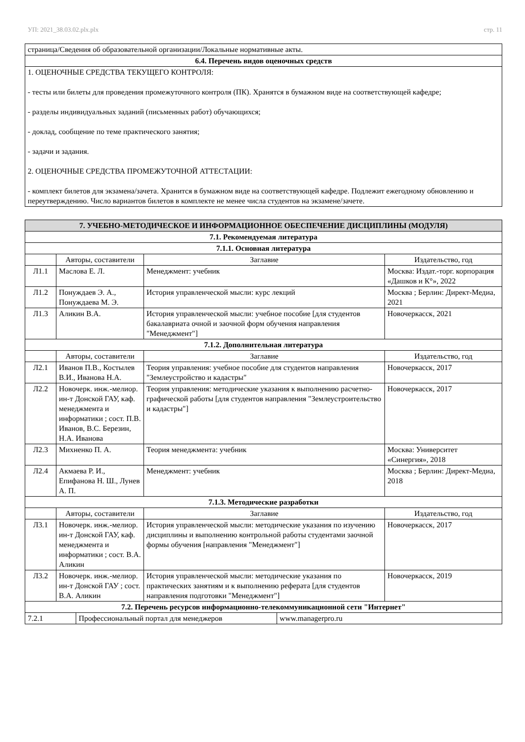УП: 2021_38.03.02.plx.plx стр. 11
| страница/Сведения об образовательной организации/Локальные нормативные акты. |
| 6.4. Перечень видов оценочных средств |
| 1. ОЦЕНОЧНЫЕ СРЕДСТВА ТЕКУЩЕГО КОНТРОЛЯ: - тесты или билеты для проведения промежуточного контроля (ПК). Хранятся в бумажном виде на соответствующей кафедре; - разделы индивидуальных заданий (письменных работ) обучающихся; - доклад, сообщение по теме практического занятия; - задачи и задания. 2. ОЦЕНОЧНЫЕ СРЕДСТВА ПРОМЕЖУТОЧНОЙ АТТЕСТАЦИИ: - комплект билетов для экзамена/зачета. Хранится в бумажном виде на соответствующей кафедре. Подлежит ежегодному обновлению и переутверждению. Число вариантов билетов в комплекте не менее числа студентов на экзамене/зачете. |
| 7. УЧЕБНО-МЕТОДИЧЕСКОЕ И ИНФОРМАЦИОННОЕ ОБЕСПЕЧЕНИЕ ДИСЦИПЛИНЫ (МОДУЛЯ) | | | |
| --- | --- | --- | --- |
| 7.1. Рекомендуемая литература | | | |
| 7.1.1. Основная литература | | | |
| | Авторы, составители | Заглавие | Издательство, год |
| Л1.1 | Маслова Е. Л. | Менеджмент: учебник | Москва: Издат.-торг. корпорация «Дашков и К°», 2022 |
| Л1.2 | Понуждаев Э. А., Понуждаева М. Э. | История управленческой мысли: курс лекций | Москва ; Берлин: Директ-Медиа, 2021 |
| Л1.3 | Аликин В.А. | История управленческой мысли: учебное пособие [для студентов бакалавриата очной и заочной форм обучения направления "Менеджмент"] | Новочеркасск, 2021 |
| 7.1.2. Дополнительная литература | | | |
| | Авторы, составители | Заглавие | Издательство, год |
| Л2.1 | Иванов П.В., Костылев В.И., Иванова Н.А. | Теория управления: учебное пособие для студентов направления "Землеустройство и кадастры" | Новочеркасск, 2017 |
| Л2.2 | Новочерк. инж.-мелиор. ин-т Донской ГАУ, каф. менеджмента и информатики ; сост. П.В. Иванов, В.С. Березин, Н.А. Иванова | Теория управления: методические указания к выполнению расчетно-графической работы [для студентов направления "Землеустроительство и кадастры"] | Новочеркасск, 2017 |
| Л2.3 | Михненко П. А. | Теория менеджмента: учебник | Москва: Университет «Синергия», 2018 |
| Л2.4 | Акмаева Р. И., Епифанова Н. Ш., Лунев А. П. | Менеджмент: учебник | Москва ; Берлин: Директ-Медиа, 2018 |
| 7.1.3. Методические разработки | | | |
| | Авторы, составители | Заглавие | Издательство, год |
| Л3.1 | Новочерк. инж.-мелиор. ин-т Донской ГАУ, каф. менеджмента и информатики ; сост. В.А. Аликин | История управленческой мысли: методические указания по изучению дисциплины и выполнению контрольной работы студентами заочной формы обучения [направления "Менеджмент"] | Новочеркасск, 2017 |
| Л3.2 | Новочерк. инж.-мелиор. ин-т Донской ГАУ ; сост. В.А. Аликин | История управленческой мысли: методические указания по практических занятиям и к выполнению реферата [для студентов направления подготовки "Менеджмент"] | Новочеркасск, 2019 |
| 7.2. Перечень ресурсов информационно-телекоммуникационной сети "Интернет" | | | |
| 7.2.1 | Профессиональный портал для менеджеров | www.managerpro.ru |